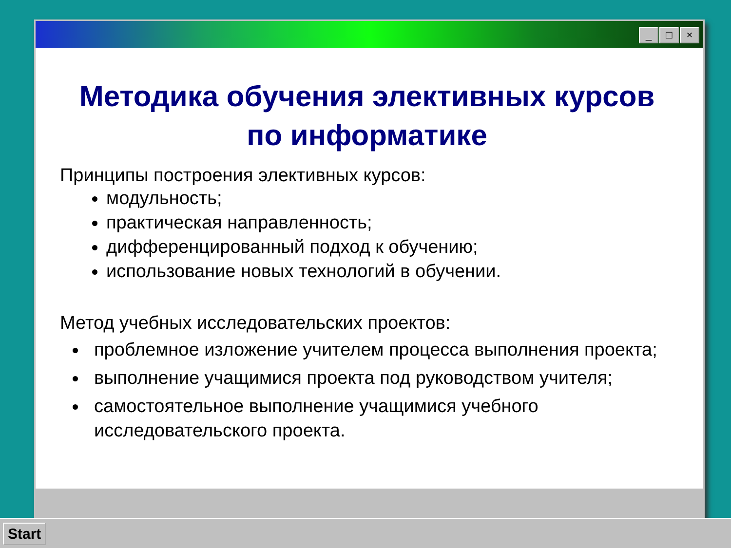_ □ ×
Методика обучения элективных курсов по информатике
Принципы построения элективных курсов:
модульность;
практическая направленность;
дифференцированный подход к обучению;
использование новых технологий в обучении.
Метод учебных исследовательских проектов:
проблемное изложение учителем процесса выполнения проекта;
выполнение учащимися проекта под руководством учителя;
самостоятельное выполнение учащимися учебного исследовательского проекта.
Start